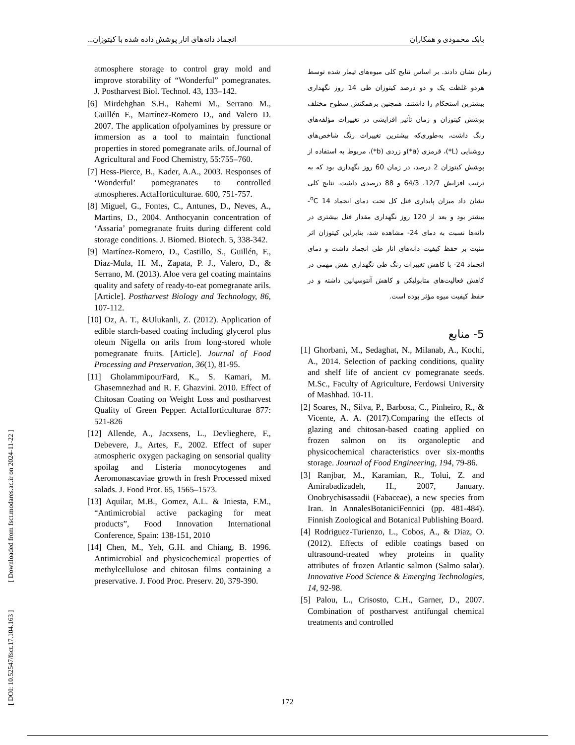بابک محمودی و همکاران انجماد دانه‌های انار پوشش داده شده با کیتوزان...
[ DOI: 10.52547/fsct.17.104.163 ] [ Downloaded from fsct.modares.ac.ir on 2024-11-22 ]
زمان نشان دادند. بر اساس نتایج کلی میوه‌های تیمار شده توسط هردو غلظت یک و دو درصد کیتوزان طی 14 روز نگهداری بیشترین استحکام را داشتند. همچنین برهمکنش سطوح مختلف پوشش کیتوزان و زمان تأثیر افزایشی در تغییرات مؤلفه‌های رنگ داشت، به‌طوری‌که بیشترین تغییرات رنگ شاخص‌های روشنایی (L*)، قرمزی (a*)و زردی (b*)، مربوط به استفاده از پوشش کیتوزان 2 درصد، در زمان 60 روز نگهداری بود که به ترتیب افزایش 12/7، 64/3 و 88 درصدی داشت. نتایج کلی نشان داد میزان پایداری فنل کل تحت دمای انجماد <sup>o</sup>C 14- بیشتر بود و بعد از 120 روز نگهداری مقدار فنل بیشتری در دانه‌ها نسبت به دمای 24- مشاهده شد، بنابراین کیتوزان اثر مثبت بر حفظ کیفیت دانه‌های انار طی انجماد داشت و دمای انجماد 24- با کاهش تغییرات رنگ طی نگهداری نقش مهمی در کاهش فعالیت‌های متابولیکی و کاهش آنتوسیانین داشته و در حفظ کیفیت میوه مؤثر بوده است.
5- منابع
[1] Ghorbani, M., Sedaghat, N., Milanab, A., Kochi, A., 2014. Selection of packing conditions, quality and shelf life of ancient cv pomegranate seeds. M.Sc., Faculty of Agriculture, Ferdowsi University of Mashhad. 10-11.
[2] Soares, N., Silva, P., Barbosa, C., Pinheiro, R., & Vicente, A. A. (2017).Comparing the effects of glazing and chitosan-based coating applied on frozen salmon on its organoleptic and physicochemical characteristics over six-months storage. Journal of Food Engineering, 194, 79-86.
[3] Ranjbar, M., Karamian, R., Tolui, Z. and Amirabadizadeh, H., 2007, January. Onobrychisassadii (Fabaceae), a new species from Iran. In AnnalesBotaniciFennici (pp. 481-484). Finnish Zoological and Botanical Publishing Board.
[4] Rodriguez-Turienzo, L., Cobos, A., & Diaz, O. (2012). Effects of edible coatings based on ultrasound-treated whey proteins in quality attributes of frozen Atlantic salmon (Salmo salar). Innovative Food Science & Emerging Technologies, 14, 92-98.
[5] Palou, L., Crisosto, C.H., Garner, D., 2007. Combination of postharvest antifungal chemical treatments and controlled
atmosphere storage to control gray mold and improve storability of “Wonderful” pomegranates. J. Postharvest Biol. Technol. 43, 133–142.
[6] Mirdehghan S.H., Rahemi M., Serrano M., Guillén F., Martínez-Romero D., and Valero D. 2007. The application ofpolyamines by pressure or immersion as a tool to maintain functional properties in stored pomegranate arils. of.Journal of Agricultural and Food Chemistry, 55:755–760.
[7] Hess-Pierce, B., Kader, A.A., 2003. Responses of ‘Wonderful’ pomegranates to controlled atmospheres. ActaHorticulturae. 600, 751-757.
[8] Miguel, G., Fontes, C., Antunes, D., Neves, A., Martins, D., 2004. Anthocyanin concentration of ‘Assaria’ pomegranate fruits during different cold storage conditions. J. Biomed. Biotech. 5, 338-342.
[9] Martínez-Romero, D., Castillo, S., Guillén, F., Díaz-Mula, H. M., Zapata, P. J., Valero, D., & Serrano, M. (2013). Aloe vera gel coating maintains quality and safety of ready-to-eat pomegranate arils. [Article]. Postharvest Biology and Technology, 86, 107-112.
[10] Oz, A. T., &Ulukanli, Z. (2012). Application of edible starch-based coating including glycerol plus oleum Nigella on arils from long-stored whole pomegranate fruits. [Article]. Journal of Food Processing and Preservation, 36(1), 81-95.
[11] GholammipourFard, K., S. Kamari, M. Ghasemnezhad and R. F. Ghazvini. 2010. Effect of Chitosan Coating on Weight Loss and postharvest Quality of Green Pepper. ActaHorticulturae 877: 521-826
[12] Allende, A., Jacxsens, L., Devlieghere, F., Debevere, J., Artes, F., 2002. Effect of super atmospheric oxygen packaging on sensorial quality spoilag and Listeria monocytogenes and Aeromonascaviae growth in fresh Processed mixed salads. J. Food Prot. 65, 1565–1573.
[13] Aquilar, M.B., Gomez, A.L. & Iniesta, F.M., “Antimicrobial active packaging for meat products”, Food Innovation International Conference, Spain: 138-151, 2010
[14] Chen, M., Yeh, G.H. and Chiang, B. 1996. Antimicrobial and physicochemical properties of methylcellulose and chitosan films containing a preservative. J. Food Proc. Preserv. 20, 379-390.
172